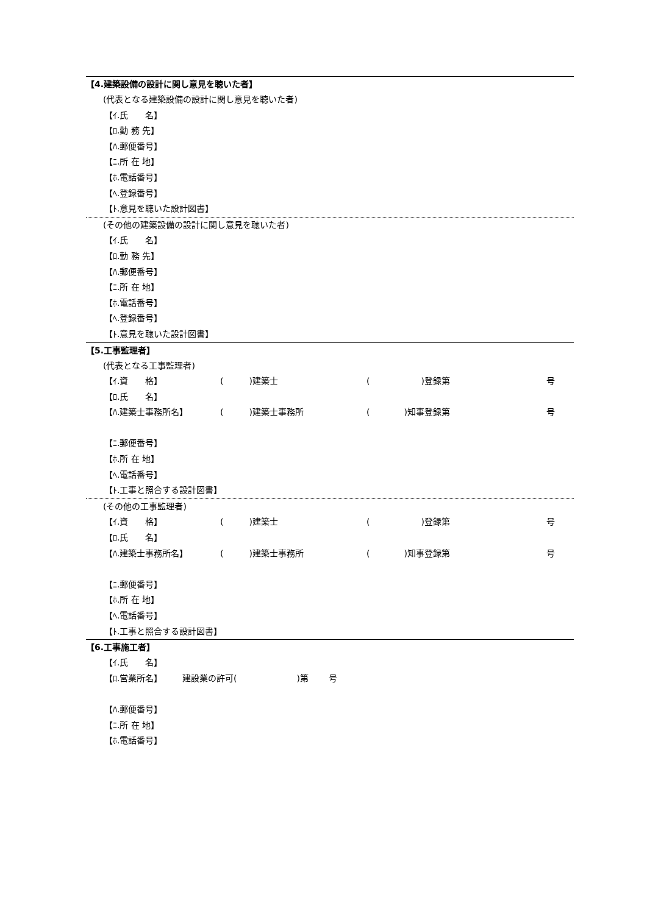【4.建築設備の設計に関し意見を聴いた者】
(代表となる建築設備の設計に関し意見を聴いた者)
【ｲ.氏　　名】
【ﾛ.勤 務 先】
【ﾊ.郵便番号】
【ﾆ.所 在 地】
【ﾎ.電話番号】
【ﾍ.登録番号】
【ﾄ.意見を聴いた設計図書】
(その他の建築設備の設計に関し意見を聴いた者)
【ｲ.氏　　名】
【ﾛ.勤 務 先】
【ﾊ.郵便番号】
【ﾆ.所 在 地】
【ﾎ.電話番号】
【ﾍ.登録番号】
【ﾄ.意見を聴いた設計図書】
【5.工事監理者】
(代表となる工事監理者)
【ｲ.資　　格】 (　　　)建築士 (　　　　　　)登録第 号
【ﾛ.氏　　名】
【ﾊ.建築士事務所名】 (　　　)建築士事務所 (　　　　)知事登録第 号
【ﾆ.郵便番号】
【ﾎ.所 在 地】
【ﾍ.電話番号】
【ﾄ.工事と照合する設計図書】
(その他の工事監理者)
【ｲ.資　　格】 (　　　)建築士 (　　　　　　)登録第 号
【ﾛ.氏　　名】
【ﾊ.建築士事務所名】 (　　　)建築士事務所 (　　　　)知事登録第 号
【ﾆ.郵便番号】
【ﾎ.所 在 地】
【ﾍ.電話番号】
【ﾄ.工事と照合する設計図書】
【6.工事施工者】
【ｲ.氏　　名】
【ﾛ.営業所名】 建設業の許可(　　　　　　　)第 号
【ﾊ.郵便番号】
【ﾆ.所 在 地】
【ﾎ.電話番号】